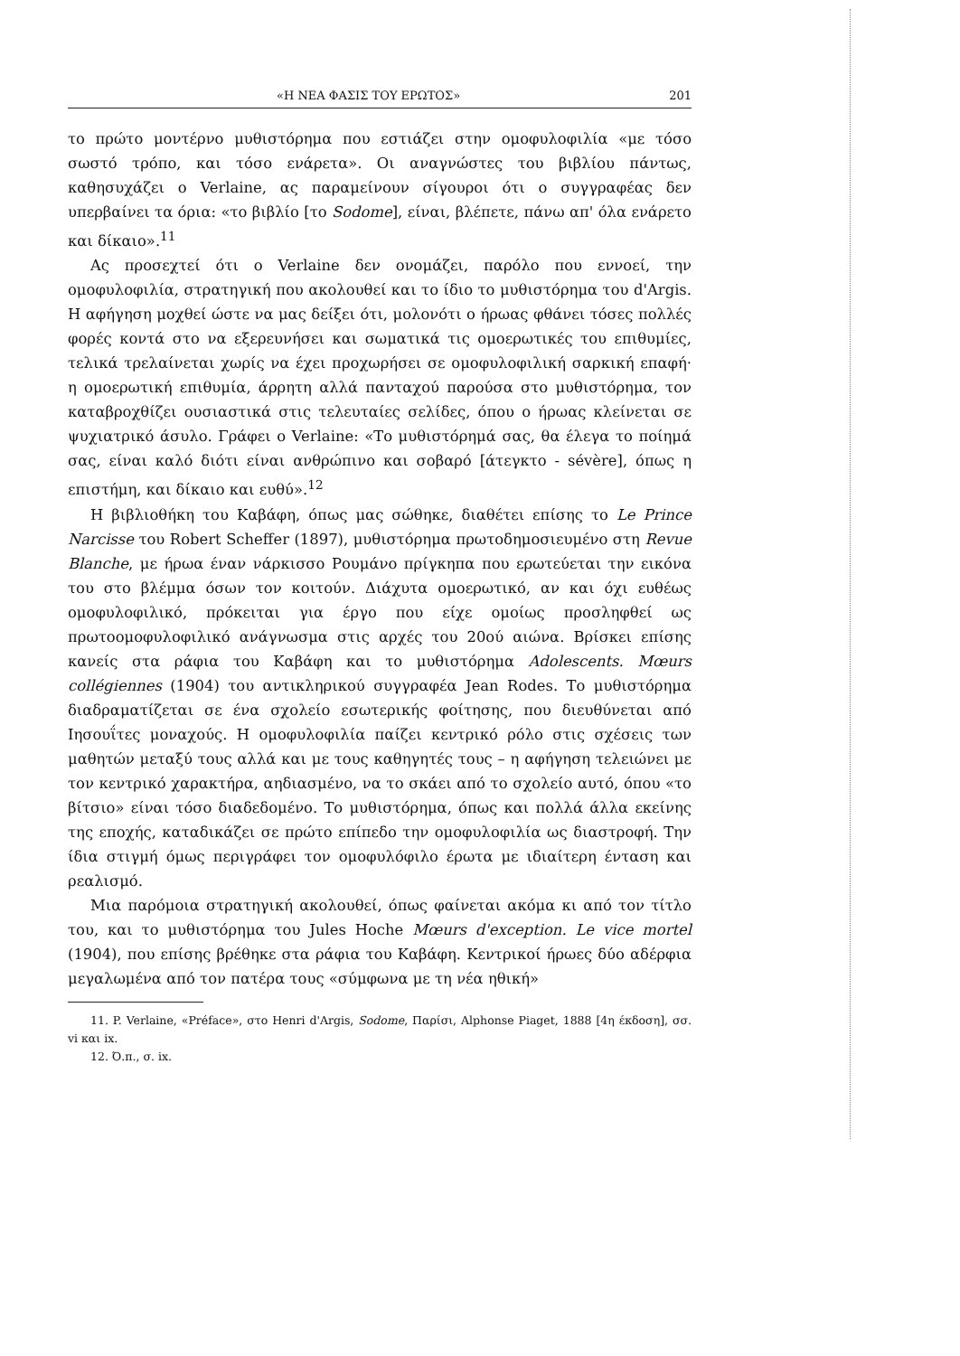«Η ΝΕΑ ΦΑΣΙΣ ΤΟΥ ΕΡΩΤΟΣ» 201
το πρώτο μοντέρνο μυθιστόρημα που εστιάζει στην ομοφυλοφιλία «με τόσο σωστό τρόπο, και τόσο ενάρετα». Οι αναγνώστες του βιβλίου πάντως, καθησυχάζει ο Verlaine, ας παραμείνουν σίγουροι ότι ο συγγραφέας δεν υπερβαίνει τα όρια: «το βιβλίο [το Sodome], είναι, βλέπετε, πάνω απ' όλα ενάρετο και δίκαιο».<sup>11</sup>
Ας προσεχτεί ότι ο Verlaine δεν ονομάζει, παρόλο που εννοεί, την ομοφυλοφιλία, στρατηγική που ακολουθεί και το ίδιο το μυθιστόρημα του d'Argis. Η αφήγηση μοχθεί ώστε να μας δείξει ότι, μολονότι ο ήρωας φθάνει τόσες πολλές φορές κοντά στο να εξερευνήσει και σωματικά τις ομοερωτικές του επιθυμίες, τελικά τρελαίνεται χωρίς να έχει προχωρήσει σε ομοφυλοφιλική σαρκική επαφή· η ομοερωτική επιθυμία, άρρητη αλλά πανταχού παρούσα στο μυθιστόρημα, τον καταβροχθίζει ουσιαστικά στις τελευταίες σελίδες, όπου ο ήρωας κλείνεται σε ψυχιατρικό άσυλο. Γράφει ο Verlaine: «Το μυθιστόρημά σας, θα έλεγα το ποίημά σας, είναι καλό διότι είναι ανθρώπινο και σοβαρό [άτεγκτο - sévère], όπως η επιστήμη, και δίκαιο και ευθύ».<sup>12</sup>
Η βιβλιοθήκη του Καβάφη, όπως μας σώθηκε, διαθέτει επίσης το Le Prince Narcisse του Robert Scheffer (1897), μυθιστόρημα πρωτοδημοσιευμένο στη Revue Blanche, με ήρωα έναν νάρκισσο Ρουμάνο πρίγκηπα που ερωτεύεται την εικόνα του στο βλέμμα όσων τον κοιτούν. Διάχυτα ομοερωτικό, αν και όχι ευθέως ομοφυλοφιλικό, πρόκειται για έργο που είχε ομοίως προσληφθεί ως πρωτοομοφυλοφιλικό ανάγνωσμα στις αρχές του 20ού αιώνα. Βρίσκει επίσης κανείς στα ράφια του Καβάφη και το μυθιστόρημα Adolescents. Mœurs collégiennes (1904) του αντικληρικού συγγραφέα Jean Rodes. Το μυθιστόρημα διαδραματίζεται σε ένα σχολείο εσωτερικής φοίτησης, που διευθύνεται από Ιησουΐτες μοναχούς. Η ομοφυλοφιλία παίζει κεντρικό ρόλο στις σχέσεις των μαθητών μεταξύ τους αλλά και με τους καθηγητές τους – η αφήγηση τελειώνει με τον κεντρικό χαρακτήρα, αηδιασμένο, να το σκάει από το σχολείο αυτό, όπου «το βίτσιο» είναι τόσο διαδεδομένο. Το μυθιστόρημα, όπως και πολλά άλλα εκείνης της εποχής, καταδικάζει σε πρώτο επίπεδο την ομοφυλοφιλία ως διαστροφή. Την ίδια στιγμή όμως περιγράφει τον ομοφυλόφιλο έρωτα με ιδιαίτερη ένταση και ρεαλισμό.
Μια παρόμοια στρατηγική ακολουθεί, όπως φαίνεται ακόμα κι από τον τίτλο του, και το μυθιστόρημα του Jules Hoche Mœurs d'exception. Le vice mortel (1904), που επίσης βρέθηκε στα ράφια του Καβάφη. Κεντρικοί ήρωες δύο αδέρφια μεγαλωμένα από τον πατέρα τους «σύμφωνα με τη νέα ηθική»
11. P. Verlaine, «Préface», στο Henri d'Argis, Sodome, Παρίσι, Alphonse Piaget, 1888 [4η έκδοση], σσ. vi και ix.
12. Ό.π., σ. ix.